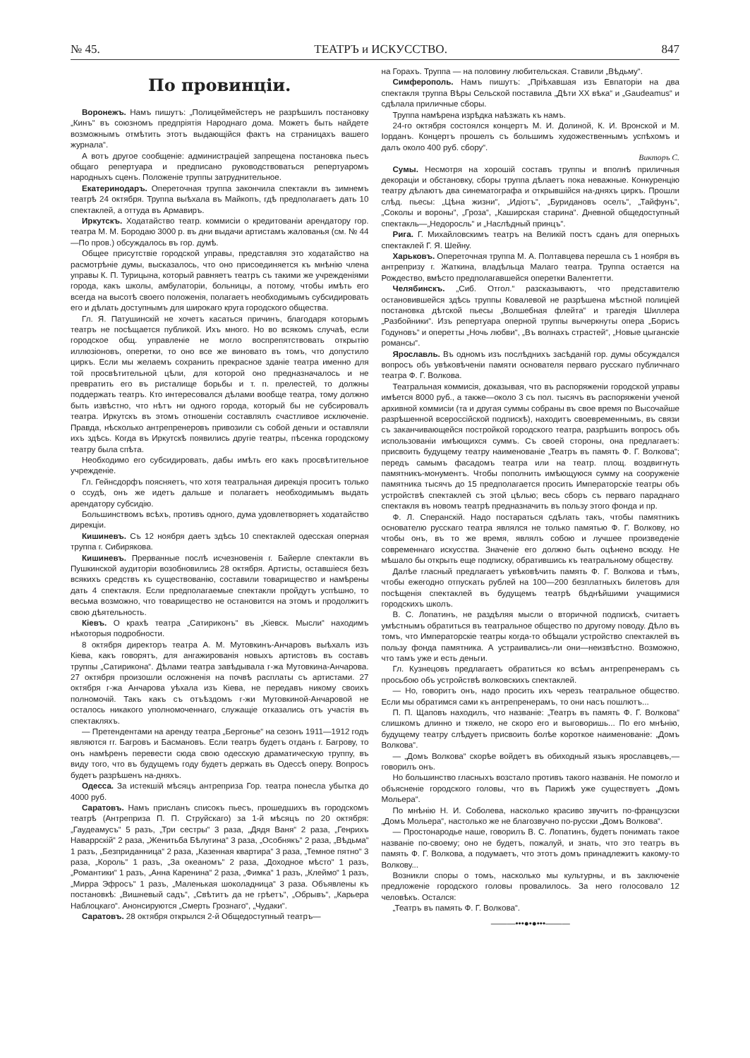№ 45. ТЕАТРЪ и ИСКУССТВО. 847
По провинціи.
Воронежъ. Намъ пишутъ: „Полицеймейстеръ не разрѣшилъ постановку „Кинъ“ въ союзномъ предпріятія Народнаго дома. Можетъ быть найдете возможнымъ отмѣтить этотъ выдающійся фактъ на страницахъ вашего журнала“.
А вотъ другое сообщеніе: администраціей запрещена постановка пьесъ общаго репертуара и предписано руководствоваться репертуаромъ народныхъ сценъ. Положеніе труппы затруднительное.
Екатеринодаръ. Опереточная труппа закончила спектакли въ зимнемъ театрѣ 24 октября. Труппа выѣхала въ Майкопъ, гдѣ предполагаетъ дать 10 спектаклей, а оттуда въ Армавиръ.
Иркутскъ. Ходатайство театр. коммисіи о кредитованіи арендатору гор. театра М. М. Бородаю 3000 р. въ дни выдачи артистамъ жалованья (см. № 44—По пров.) обсуждалось въ гор. думѣ.
Общее присутствіе городской управы, представляя это ходатайство на расмотрѣніе думы, высказалось, что оно присоединяется къ мнѣнію члена управы К. П. Турицына, который равняетъ театръ съ такими же учрежденіями города, какъ школы, амбулаторіи, больницы, а потому, чтобы имѣть его всегда на высотѣ своего положенія, полагаетъ необходимымъ субсидировать его и дѣлать доступнымъ для широкаго круга городского общества.
Гл. Я. Патушинскій не хочетъ касаться причинъ, благодаря которымъ театръ не посѣщается публикой. Ихъ много. Но во всякомъ случаѣ, если городское общ. управленіе не могло воспрепятствовать открытію иллюзіоновъ, оперетки, то оно все же виновато въ томъ, что допустило циркъ. Если мы желаемъ сохранить прекрасное зданіе театра именно для той просвѣтительной цѣли, для которой оно предназначалось и не превратить его въ ристалище борьбы и т. п. прелестей, то должны поддержать театръ. Кто интересовался дѣлами вообще театра, тому должно быть извѣстно, что нѣтъ ни одного города, который бы не субсировалъ театра. Иркутскъ въ этомъ отношеніи составлялъ счастливое исключеніе. Правда, нѣсколько антрепренеровъ привозили съ собой деньги и оставляли ихъ здѣсь. Когда въ Иркутскѣ появились другіе театры, пѣсенка городскому театру была спѣта.
Необходимо его субсидировать, дабы имѣть его какъ просвѣтительное учрежденіе.
Гл. Гейнсдорфъ поясняетъ, что хотя театральная дирекція проситъ только о ссудѣ, онъ же идетъ дальше и полагаетъ необходимымъ выдать арендатору субсидію.
Большинствомъ всѣхъ, противъ одного, дума удовлетворяетъ ходатайство дирекціи.
Кишиневъ. Съ 12 ноября даетъ здѣсь 10 спектаклей одесская оперная труппа г. Сибирякова.
Кишиневъ. Прерванные послѣ исчезновенія г. Байерле спектакли въ Пушкинской аудиторіи возобновились 28 октября. Артисты, оставшіеся безъ всякихъ средствъ къ существованію, составили товарищество и намѣрены дать 4 спектакля. Если предполагаемые спектакли пройдутъ успѣшно, то весьма возможно, что товарищество не остановится на этомъ и продолжитъ свою дѣятельность.
Кіевъ. О крахѣ театра „Сатириконъ“ въ „Кіевск. Мысли“ находимъ нѣкоторыя подробности.
8 октября директоръ театра А. М. Мутовкинъ-Анчаровъ выѣхалъ изъ Кіева, какъ говорятъ, для ангажированія новыхъ артистовъ въ составъ труппы „Сатирикона“. Дѣлами театра завѣдывала г-жа Мутовкина-Анчарова. 27 октября произошли осложненія на почвѣ расплаты съ артистами. 27 октября г-жа Анчарова уѣхала изъ Кіева, не передавъ никому своихъ полномочій. Такъ какъ съ отъѣздомъ г-жи Мутовкиной-Анчаровой не осталось никакого уполномоченнаго, служащіе отказались отъ участія въ спектакляхъ.
— Претендентами на аренду театра „Бергонье“ на сезонъ 1911—1912 годъ являются гг. Багровъ и Басмановъ. Если театръ будетъ отданъ г. Багрову, то онъ намѣренъ перевести сюда свою одесскую драматическую труппу, въ виду того, что въ будущемъ году будетъ держать въ Одессѣ оперу. Вопросъ будетъ разрѣшенъ на-дняхъ.
Одесса. За истекшій мѣсяцъ антреприза Гор. театра понесла убытка до 4000 руб.
Саратовъ. Намъ присланъ списокъ пьесъ, прошедшихъ въ городскомъ театрѣ (Антреприза П. П. Струйскаго) за 1-й мѣсяцъ по 20 октября: „Гаудеамусъ“ 5 разъ, „Три сестры“ 3 раза, „Дядя Ваня“ 2 раза, „Генрихъ Наваррскій“ 2 раза, „Женитьба Бѣлугина“ 3 раза, „Особнякъ“ 2 раза, „Вѣдьма“ 1 разъ, „Безприданница“ 2 раза, „Казенная квартира“ 3 раза, „Темное пятно“ 3 раза, „Король“ 1 разъ, „За океаномъ“ 2 раза, „Доходное мѣсто“ 1 разъ, „Романтики“ 1 разъ, „Анна Каренина“ 2 раза, „Фимка“ 1 разъ, „Клеймо“ 1 разъ, „Мирра Эфросъ“ 1 разъ, „Маленькая шоколадница“ 3 раза. Объявлены къ постановкѣ: „Вишневый садъ“, „Свѣтитъ да не грѣетъ“, „Обрывъ“, „Карьера Наблоцкаго“. Анонсируются „Смерть Грознаго“, „Чудаки“.
Саратовъ. 28 октября открылся 2-й Общедоступный театръ—
на Горахъ. Труппа — на половину любительская. Ставили „Вѣдьму“.
Симферополь. Намъ пишутъ: „Пріѣхавшая изъ Евпаторіи на два спектакля труппа Вѣры Сельской поставила „Дѣти XX вѣка“ и „Gaudeamus“ и сдѣлала приличные сборы.
Труппа намѣрена изрѣдка наѣзжать къ намъ.
24-го октября состоялся концертъ М. И. Долиной, К. И. Вронской и М. Іорданъ. Концертъ прошелъ съ большимъ художественнымъ успѣхомъ и далъ около 400 руб. сбору“.
Викторъ С.
Сумы. Несмотря на хорошій составъ труппы и вполнѣ приличныя декораціи и обстановку, сборы труппа дѣлаетъ пока неважные. Конкуренцію театру дѣлаютъ два синематографа и открывшійся на-дняхъ циркъ. Прошли слѣд. пьесы: „Цѣна жизни“, „Идіотъ“, „Буридановъ оселъ“, „Тайфунъ“, „Соколы и вороны“, „Гроза“, „Каширская старина“. Дневной общедоступный спектакль—„Недоросль“ и „Наслѣдный принцъ“.
Рига. Г. Михайловскимъ театръ на Великій постъ сданъ для оперныхъ спектаклей Г. Я. Шейну.
Харьковъ. Опереточная труппа М. А. Полтавцева перешла съ 1 ноября въ антрепризу г. Жаткина, владѣльца Малаго театра. Труппа остается на Рождество, вмѣсто предполагавшейся оперетки Валентетти.
Челябинскъ. „Сиб. Отгол.“ разсказываютъ, что представителю остановившейся здѣсь труппы Ковалевой не разрѣшена мѣстной полиціей постановка дѣтской пьесы „Волшебная флейта“ и трагедія Шиллера „Разбойники“. Изъ репертуара оперной труппы вычеркнуты опера „Борисъ Годуновъ“ и оперетты „Ночь любви“, „Въ волнахъ страстей“, „Новые цыганскіе романсы“.
Ярославль. Въ одномъ изъ послѣднихъ засѣданій гор. думы обсуждался вопросъ объ увѣковѣченіи памяти основателя перваго русскаго публичнаго театра Ф. Г. Волкова.
Театральная коммисія, доказывая, что въ распоряженіи городской управы имѣется 8000 руб., а также—около 3 съ пол. тысячъ въ распоряженіи ученой архивной коммисіи (та и другая суммы собраны въ свое время по Высочайше разрѣшенной всероссійской подпискѣ), находитъ своевременнымъ, въ связи съ заканчивающейся постройкой городского театра, разрѣшить вопросъ объ использованіи имѣющихся суммъ. Съ своей стороны, она предлагаетъ: присвоить будущему театру наименованіе „Театръ въ память Ф. Г. Волкова“; передъ самымъ фасадомъ театра или на театр. площ. воздвигнуть памятникъ-монументъ. Чтобы пополнить имѣющуюся сумму на сооруженіе памятника тысячъ до 15 предполагается просить Императорскіе театры объ устройствѣ спектаклей съ этой цѣлью; весь сборъ съ перваго параднаго спектакля въ новомъ театрѣ предназначить въ пользу этого фонда и пр.
Ф. Л. Сперанскій. Надо постараться сдѣлать такъ, чтобы памятникъ основателю русскаго театра являлся не только памятью Ф. Г. Волкову, но чтобы онъ, въ то же время, являлъ собою и лучшее произведеніе современнаго искусства. Значеніе его должно быть оцѣнено всюду. Не мѣшало бы открыть еще подписку, обратившись къ театральному обществу.
Далѣе гласный предлагаетъ увѣковѣчить память Ф. Г. Волкова и тѣмъ, чтобы ежегодно отпускать рублей на 100—200 безплатныхъ билетовъ для посѣщенія спектаклей въ будущемъ театрѣ бѣднѣйшими учащимися городскихъ школъ.
В. С. Лопатинъ, не раздѣляя мысли о вторичной подпискѣ, считаетъ умѣстнымъ обратиться въ театральное общество по другому поводу. Дѣло въ томъ, что Императорскіе театры когда-то обѣщали устройство спектаклей въ пользу фонда памятника. А устраивались-ли они—неизвѣстно. Возможно, что тамъ уже и есть деньги.
Гл. Кузнецовъ предлагаетъ обратиться ко всѣмъ антрепренерамъ съ просьбою объ устройствѣ волковскихъ спектаклей.
— Но, говоритъ онъ, надо просить ихъ черезъ театральное общество. Если мы обратимся сами къ антрепренерамъ, то они насъ пошлютъ...
П. П. Щаповъ находилъ, что названіе: „Театръ въ память Ф. Г. Волкова“ слишкомъ длинно и тяжело, не скоро его и выговоришь... По его мнѣнію, будущему театру слѣдуетъ присвоить болѣе короткое наименованіе: „Домъ Волкова“.
— „Домъ Волкова“ скорѣе войдетъ въ обиходный языкъ ярославцевъ,—говорилъ онъ.
Но большинство гласныхъ возстало противъ такого названія. Не помогло и объясненіе городского головы, что въ Парижѣ уже существуетъ „Домъ Мольера“.
По мнѣнію Н. И. Соболева, насколько красиво звучитъ по-французски „Домъ Мольера“, настолько же не благозвучно по-русски „Домъ Волкова“.
— Простонародье наше, говорилъ В. С. Лопатинъ, будетъ понимать такое названіе по-своему; оно не будетъ, пожалуй, и знать, что это театръ въ память Ф. Г. Волкова, а подумаетъ, что этотъ домъ принадлежитъ какому-то Волкову...
Возникли споры о томъ, насколько мы культурны, и въ заключеніе предложеніе городского головы провалилось. За него голосовало 12 человѣкъ. Остался:
„Театръ въ память Ф. Г. Волкова“.
———•••●•●•••———